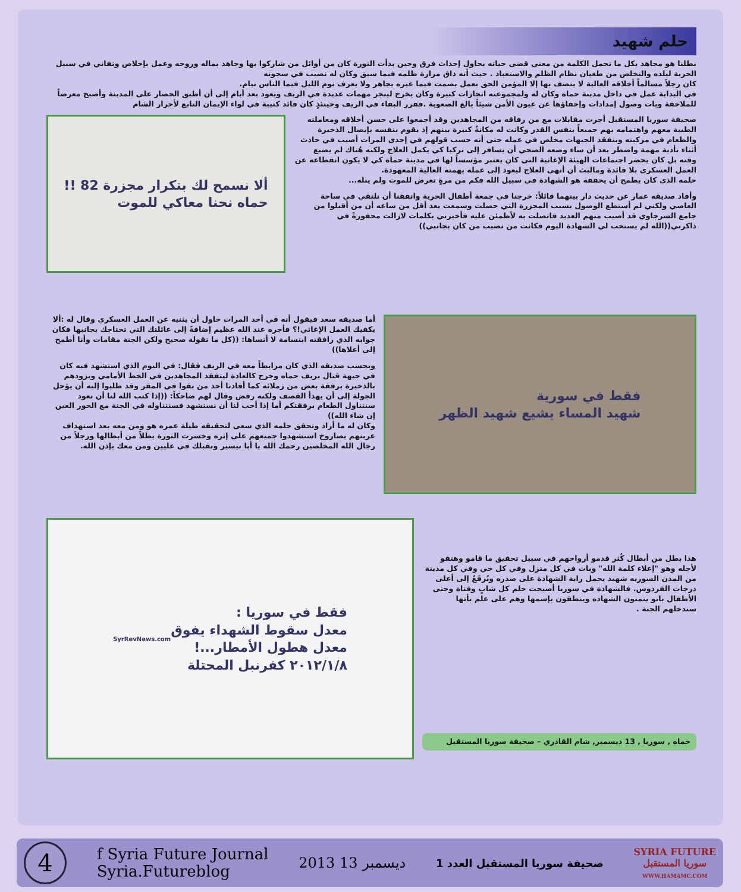حلم شهيد
بطلنا هو مجاهد بكل ما تحمل الكلمة من معنى قضى حياته يحاول إحداث فرق وحين بدأت الثورة كان من أوائل من شاركوا بها وجاهد بماله وروحه وعمل بإخلاص وتفاني في سبيل الحرية لبلده والتخلص من طغيان نظام الظلم والاستعباد . حيث أنه ذاق مرارة ظلمه فيما سبق وكان له نصيب في سجونه
كان رجلاً مسالماً أخلاقه العالية لا يتصف بها إلا المؤمن الحق يعمل بصمت فيما غيره يجاهر ولا يعرف نوم الليل فيما الناس نيام.
في البداية عمل في داخل مدينة حماه وكان له ولمجموعته انجازات كبيرة وكان يخرج لينجز مهمات عديدة في الريف ويعود بعد أيام إلى أن أطبق الحصار على المدينة وأصبح معرضاً للملاحقة وبات وصول إمدادات وإخفاؤها عن عيون الأمن شيئاً بالغ الصعوبة .فقرر البقاء في الريف وحينئذٍ كان قائد كتيبة في لواء الإيمان التابع لأحرار الشام
صحيفة سوريا المستقبل أجرت مقابلات مع من رفاقه من المجاهدين وقد أجمعوا على حسن أخلاقه ومعاملته الطيبة معهم واهتمامه بهم جميعاً بنفس القدر وكانت له مكانةٌ كبيرة بينهم إذ يقوم بنفسه بإيصال الذخيرة والطعام في مركبته ويتفقد الجبهات مخلص في عمله حتى أنه حسب قولهم في إحدى المرات أصيب في حادث أثناء تأدية مهمة واضطر بعد أن ساء وضعه الصحي أن يسافر إلى تركيا كي يكمل العلاج ولكنه هُناك لم يضيع وقته بل كان يحضر اجتماعات الهيئة الإغاثية التي كان يعتبر مؤسساً لها في مدينة حماه كي لا يكون انقطاعه عن العمل العسكري بلا فائدة ومالبث أن أنهى العلاج ليعود إلى عمله بهمته العالية المعهودة.
حلمه الذي كان يطمح أن يحققه هو الشهادة في سبيل الله فكم من مرةٍ تعرض للموت ولم ينله...
وأفاد صديقه عمار عن حديث دار بينهما قائلاً: خرجنا في جمعة أطفال الحرية واتفقنا أن نلتقي في ساحة العاصي ولكني لم أستطع الوصول بسبب المجزرة التي حصلت وسمعت بعد أقل من ساعه أن من أقبلوا من جامع السرجاوي قد أصيب منهم العديد فاتصلت به لأطمئن عليه فأخبرني بكلمات لازالت محفورةً في ذاكرتي((الله لم يستحب لي الشهادة اليوم فكانت من نصيب من كان بجانبي))
ألا نسمح لك بتكرار مجزرة 82 !!
حماه نحنا معاكي للموت
فقط في سورية
شهيد المساء يشيع شهيد الظهر
أما صديقه سعد فيقول أنه في أحد المرات حاول أن يثنيه عن العمل العسكري وقال له :ألا يكفيك العمل الإغاثي!؟ فأجره عند الله عظيم إضافةً إلى عائلتك التي تحتاجك بجانبها فكان جوابه الذي رافقته ابتسامة لا أنساها: ((كل ما تقولة صحيح ولكن الجنة مقامات وأنا أطمح إلى أعلاها))
وبحسب صديقه الذي كان مرابطاً معه في الريف فقال: في اليوم الذي استشهد فيه كان في جبهة قتال بريف حماه وخرج كالعادة ليتفقد المجاهدين في الخط الأمامي ويزودهم بالذخيرة برفقة بعض من زملائه كما أفادنا أحد من بقوا في المقر وقد طلبوا إليه أن يؤجل الجولة إلى أن يهدأ القصف ولكنه رفض وقال لهم ضاحكاً: ((إذا كتب الله لنا أن نعود سنتناول الطعام برفقتكم أما إذا أحب لنا أن نستشهد فسنتناوله في الجنة مع الحور العين إن شاء الله))
وكان له ما أراد وتحقق حلمه الذي سعى لتحقيقه طيلة عمره هو ومن معه بعد استهداف عربتهم بصاروخ استشهدوا جميعهم على إثره وخسرت الثورة بطلاً من أبطالها ورجلاً من رجال الله المخلصين رحمك الله يا أبا تيسير وتقبلك في عليين ومن معك بإذن الله.
هذا بطل من أبطال كُثر قدمو أرواحهم في سبيل تحقيق ما قامو وهتفو لأجله وهو "إعلاء كلمة الله" وبات في كل منزل وفي كل حي وفي كل مدينة من المدن السوريه شهيد يحمل راية الشهادة على صدره ويُرفَعُ إلى أعلى درجات الفردوس. فالشهادة في سوريا أصبحت حلم كل شابٍ وفتاة وحتى الأطفال باتو يتمنون الشهاده وينطقون بإسمها وهم على علم بأنها ستدخلهم الجنة .
حماه , سوريا , 13 ديسمبر, شام القادري – صحيفة سوريا المستقبل
فقط في سوريا :
معدل سقوط الشهداء يفوق
معدل هطول الأمطار...!
٢٠١٢/١/٨ كفرنبل المحتلة
SyrRevNews.com
4
f Syria Future Journal
Syria.Futureblog
2013 ديسمبر 13
صحيفة سوريا المستقبل العدد 1
SYRIA FUTURE
سوريا المستقبل
WWW.HAMAMC.COM